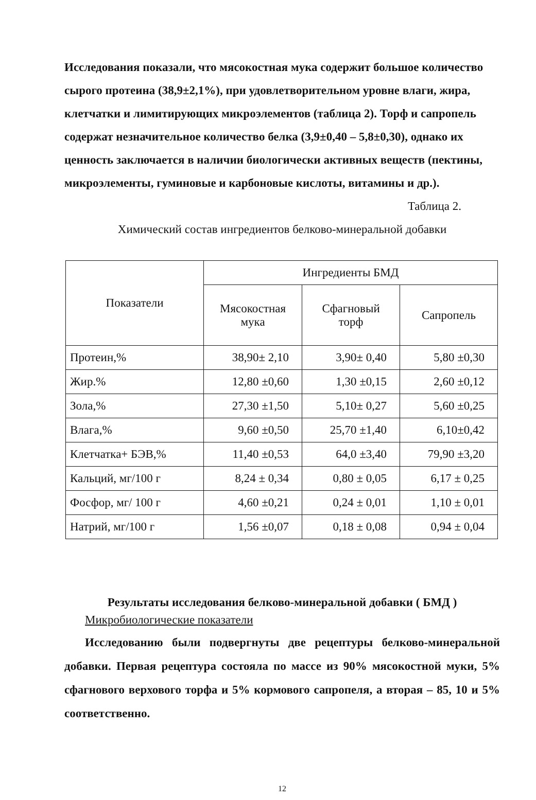Исследования показали, что мясокостная мука содержит большое количество сырого протеина (38,9±2,1%), при удовлетворительном уровне влаги, жира, клетчатки и лимитирующих микроэлементов (таблица 2). Торф и сапропель содержат незначительное количество белка (3,9±0,40 – 5,8±0,30), однако их ценность заключается в наличии биологически активных веществ (пектины, микроэлементы, гуминовые и карбоновые кислоты, витамины и др.).
Таблица 2.
Химический состав ингредиентов белково-минеральной добавки
| Показатели | Ингредиенты БМД | | |
| --- | --- | --- | --- |
| | Мясокостная мука | Сфагновый торф | Сапропель |
| Протеин,% | 38,90± 2,10 | 3,90± 0,40 | 5,80 ±0,30 |
| Жир.% | 12,80 ±0,60 | 1,30 ±0,15 | 2,60 ±0,12 |
| Зола,% | 27,30 ±1,50 | 5,10± 0,27 | 5,60 ±0,25 |
| Влага,% | 9,60 ±0,50 | 25,70 ±1,40 | 6,10±0,42 |
| Клетчатка+ БЭВ,% | 11,40 ±0,53 | 64,0 ±3,40 | 79,90 ±3,20 |
| Кальций, мг/100 г | 8,24 ± 0,34 | 0,80 ± 0,05 | 6,17 ± 0,25 |
| Фосфор, мг/ 100 г | 4,60 ±0,21 | 0,24 ± 0,01 | 1,10 ± 0,01 |
| Натрий, мг/100 г | 1,56 ±0,07 | 0,18 ± 0,08 | 0,94 ± 0,04 |
Результаты исследования белково-минеральной добавки ( БМД )
Микробиологические показатели
Исследованию были подвергнуты две рецептуры белково-минеральной добавки. Первая рецептура состояла по массе из 90% мясокостной муки, 5% сфагнового верхового торфа и 5% кормового сапропеля, а вторая – 85, 10 и 5% соответственно.
12